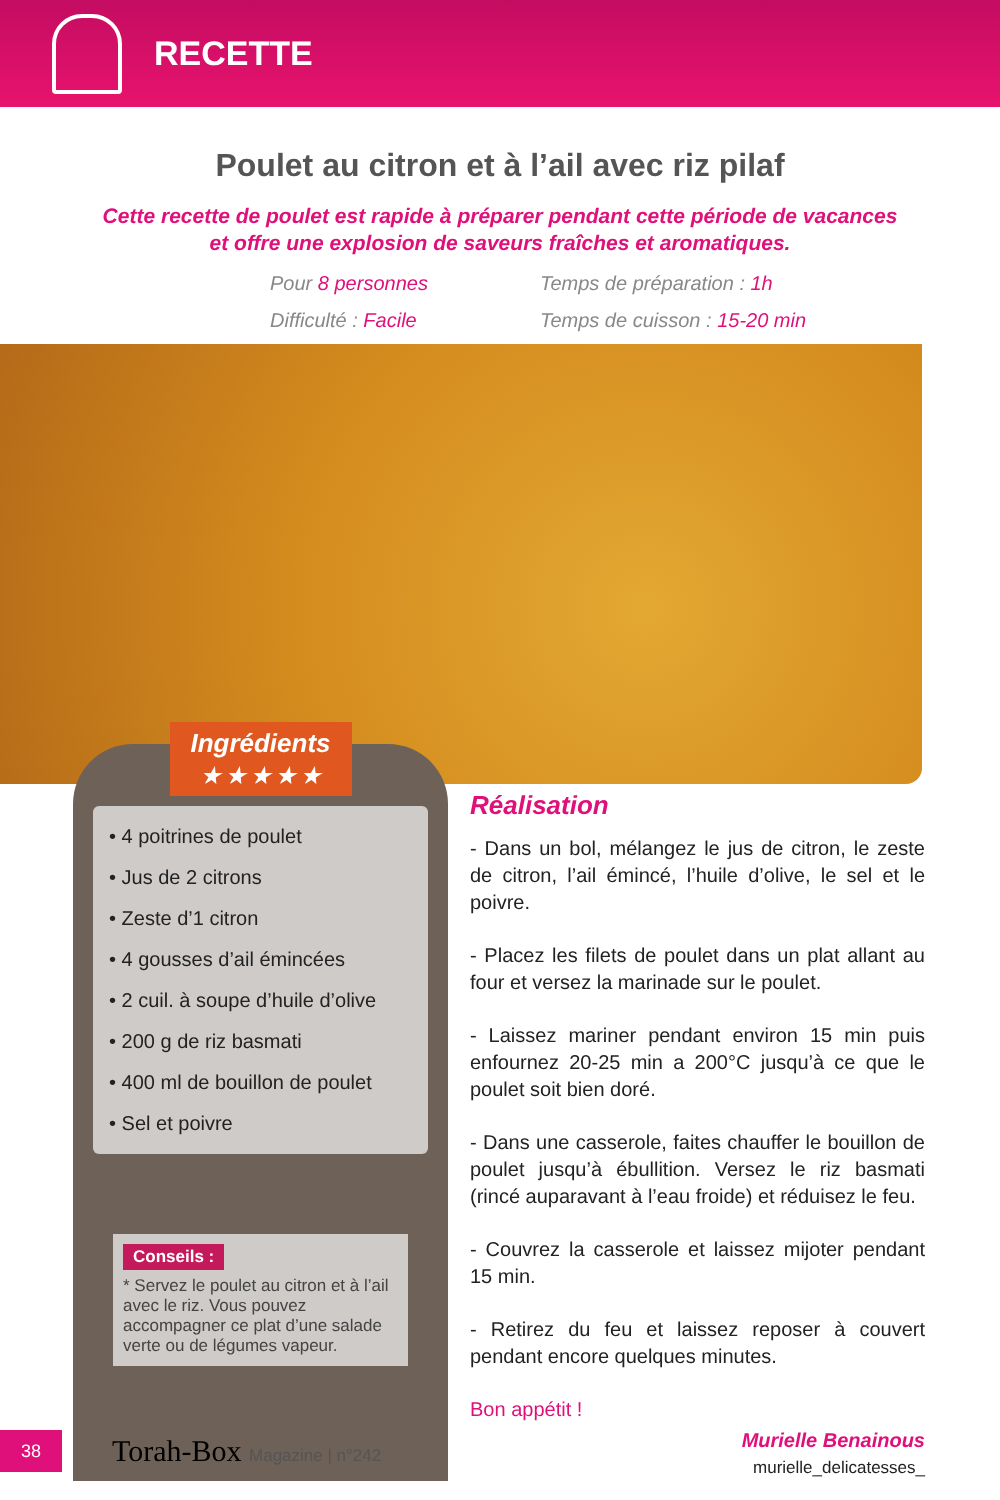RECETTE
Poulet au citron et à l’ail avec riz pilaf
Cette recette de poulet est rapide à préparer pendant cette période de vacances
et offre une explosion de saveurs fraîches et aromatiques.
Pour 8 personnes
Temps de préparation : 1h
Difficulté : Facile
Temps de cuisson : 15-20 min
Ingrédients
★ ★ ★ ★ ★
• 4 poitrines de poulet
• Jus de 2 citrons
• Zeste d’1 citron
• 4 gousses d’ail émincées
• 2 cuil. à soupe d’huile d’olive
• 200 g de riz basmati
• 400 ml de bouillon de poulet
• Sel et poivre
Conseils :
* Servez le poulet au citron et à l’ail avec le riz. Vous pouvez accompagner ce plat d’une salade verte ou de légumes vapeur.
Réalisation
- Dans un bol, mélangez le jus de citron, le zeste de citron, l’ail émincé, l’huile d’olive, le sel et le poivre.
- Placez les filets de poulet dans un plat allant au four et versez la marinade sur le poulet.
- Laissez mariner pendant environ 15 min puis enfournez 20-25 min a 200°C jusqu’à ce que le poulet soit bien doré.
- Dans une casserole, faites chauffer le bouillon de poulet jusqu’à ébullition. Versez le riz basmati (rincé auparavant à l’eau froide) et réduisez le feu.
- Couvrez la casserole et laissez mijoter pendant 15 min.
- Retirez du feu et laissez reposer à couvert pendant encore quelques minutes.
Bon appétit !
Murielle Benainous
murielle_delicatesses_
38
Torah-Box Magazine | n°242